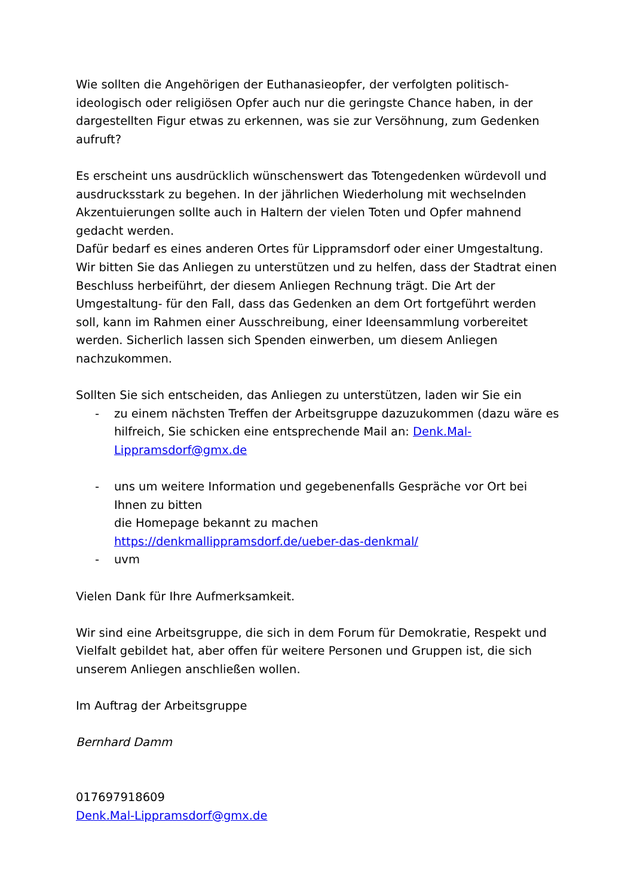Wie sollten die Angehörigen der Euthanasieopfer, der verfolgten politisch-ideologisch oder religiösen Opfer auch nur die geringste Chance haben, in der dargestellten Figur etwas zu erkennen, was sie zur Versöhnung, zum Gedenken aufruft?
Es erscheint uns ausdrücklich wünschenswert das Totengedenken würdevoll und ausdrucksstark zu begehen. In der jährlichen Wiederholung mit wechselnden Akzentuierungen sollte auch in Haltern der vielen Toten und Opfer mahnend gedacht werden.
Dafür bedarf es eines anderen Ortes für Lippramsdorf oder einer Umgestaltung. Wir bitten Sie das Anliegen zu unterstützen und zu helfen, dass der Stadtrat einen Beschluss herbeiführt, der diesem Anliegen Rechnung trägt. Die Art der Umgestaltung- für den Fall, dass das Gedenken an dem Ort fortgeführt werden soll, kann im Rahmen einer Ausschreibung, einer Ideensammlung vorbereitet werden. Sicherlich lassen sich Spenden einwerben, um diesem Anliegen nachzukommen.
Sollten Sie sich entscheiden, das Anliegen zu unterstützen, laden wir Sie ein
- zu einem nächsten Treffen der Arbeitsgruppe dazuzukommen (dazu wäre es hilfreich, Sie schicken eine entsprechende Mail an: Denk.Mal-Lippramsdorf@gmx.de
- uns um weitere Information und gegebenenfalls Gespräche vor Ort bei Ihnen zu bitten
die Homepage bekannt zu machen
https://denkmallippramsdorf.de/ueber-das-denkmal/
- uvm
Vielen Dank für Ihre Aufmerksamkeit.
Wir sind eine Arbeitsgruppe, die sich in dem Forum für Demokratie, Respekt und Vielfalt gebildet hat, aber offen für weitere Personen und Gruppen ist, die sich unserem Anliegen anschließen wollen.
Im Auftrag der Arbeitsgruppe
Bernhard Damm
017697918609
Denk.Mal-Lippramsdorf@gmx.de